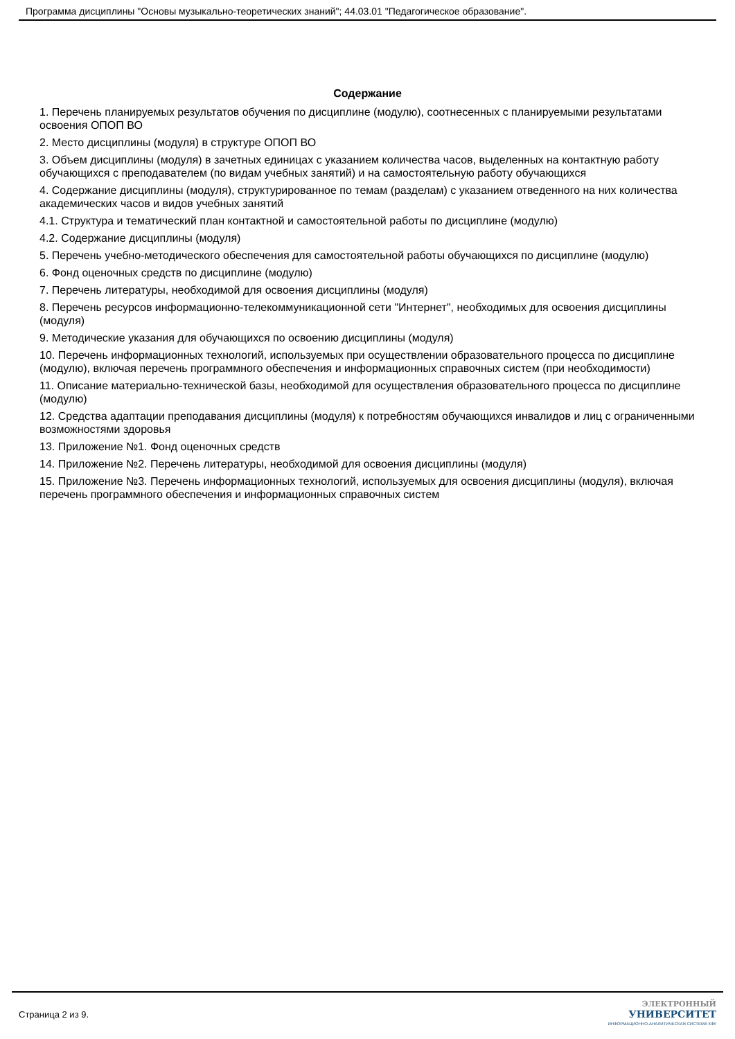Программа дисциплины "Основы музыкально-теоретических знаний"; 44.03.01 "Педагогическое образование".
Содержание
1. Перечень планируемых результатов обучения по дисциплине (модулю), соотнесенных с планируемыми результатами освоения ОПОП ВО
2. Место дисциплины (модуля) в структуре ОПОП ВО
3. Объем дисциплины (модуля) в зачетных единицах с указанием количества часов, выделенных на контактную работу обучающихся с преподавателем (по видам учебных занятий) и на самостоятельную работу обучающихся
4. Содержание дисциплины (модуля), структурированное по темам (разделам) с указанием отведенного на них количества академических часов и видов учебных занятий
4.1. Структура и тематический план контактной и самостоятельной работы по дисциплине (модулю)
4.2. Содержание дисциплины (модуля)
5. Перечень учебно-методического обеспечения для самостоятельной работы обучающихся по дисциплине (модулю)
6. Фонд оценочных средств по дисциплине (модулю)
7. Перечень литературы, необходимой для освоения дисциплины (модуля)
8. Перечень ресурсов информационно-телекоммуникационной сети "Интернет", необходимых для освоения дисциплины (модуля)
9. Методические указания для обучающихся по освоению дисциплины (модуля)
10. Перечень информационных технологий, используемых при осуществлении образовательного процесса по дисциплине (модулю), включая перечень программного обеспечения и информационных справочных систем (при необходимости)
11. Описание материально-технической базы, необходимой для осуществления образовательного процесса по дисциплине (модулю)
12. Средства адаптации преподавания дисциплины (модуля) к потребностям обучающихся инвалидов и лиц с ограниченными возможностями здоровья
13. Приложение №1. Фонд оценочных средств
14. Приложение №2. Перечень литературы, необходимой для освоения дисциплины (модуля)
15. Приложение №3. Перечень информационных технологий, используемых для освоения дисциплины (модуля), включая перечень программного обеспечения и информационных справочных систем
Страница 2 из 9.
ЭЛЕКТРОННЫЙ
УНИВЕРСИТЕТ
ИНФОРМАЦИОННО-АНАЛИТИЧЕСКАЯ СИСТЕМА КФУ